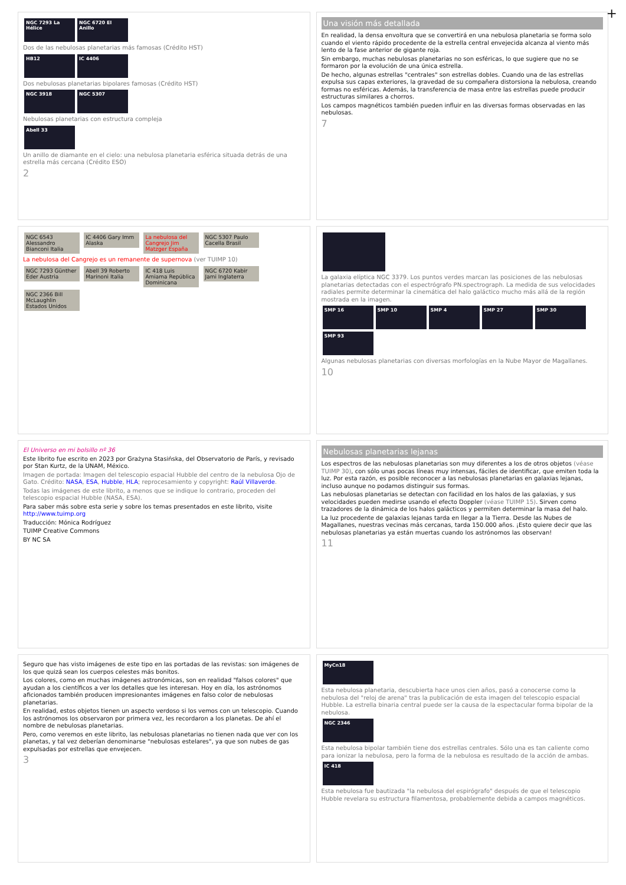+
NGC 7293 La Hélice NGC 6720 El Anillo
Dos de las nebulosas planetarias más famosas (Crédito HST)
HB12 IC 4406
Dos nebulosas planetarias bipolares famosas (Crédito HST)
NGC 3918 NGC 5307
Nebulosas planetarias con estructura compleja
Abell 33
Un anillo de diamante en el cielo: una nebulosa planetaria esférica situada detrás de una estrella más cercana (Crédito ESO)
2
Una visión más detallada
En realidad, la densa envoltura que se convertirá en una nebulosa planetaria se forma solo cuando el viento rápido procedente de la estrella central envejecida alcanza al viento más lento de la fase anterior de gigante roja.
Sin embargo, muchas nebulosas planetarias no son esféricas, lo que sugiere que no se formaron por la evolución de una única estrella.
De hecho, algunas estrellas "centrales" son estrellas dobles. Cuando una de las estrellas expulsa sus capas exteriores, la gravedad de su compañera distorsiona la nebulosa, creando formas no esféricas. Además, la transferencia de masa entre las estrellas puede producir estructuras similares a chorros.
Los campos magnéticos también pueden influir en las diversas formas observadas en las nebulosas.
7
NGC 6543 Alessandro Bianconi Italia IC 4406 Gary Imm Alaska La nebulosa del Cangrejo Jim Matzger España NGC 5307 Paulo Cacella Brasil
La nebulosa del Cangrejo es un remanente de supernova (ver TUIMP 10)
NGC 7293 Günther Eder Austria Abell 39 Roberto Marinoni Italia IC 418 Luis Amiama República Dominicana NGC 6720 Kabir Jami Inglaterra NGC 2366 Bill McLaughlin Estados Unidos
La galaxia elíptica NGC 3379. Los puntos verdes marcan las posiciones de las nebulosas planetarias detectadas con el espectrógrafo PN.spectrograph. La medida de sus velocidades radiales permite determinar la cinemática del halo galáctico mucho más allá de la región mostrada en la imagen.
SMP 16 SMP 10 SMP 4 SMP 27 SMP 30 SMP 93
Algunas nebulosas planetarias con diversas morfologías en la Nube Mayor de Magallanes.
10
El Universo en mi bolsillo nº 36
Este librito fue escrito en 2023 por Grażyna Stasińska, del Observatorio de París, y revisado por Stan Kurtz, de la UNAM, México.
Imagen de portada: Imagen del telescopio espacial Hubble del centro de la nebulosa Ojo de Gato. Crédito: NASA, ESA, Hubble, HLA; reprocesamiento y copyright: Raúl Villaverde.
Todas las imágenes de este librito, a menos que se indique lo contrario, proceden del telescopio espacial Hubble (NASA, ESA).
Para saber más sobre esta serie y sobre los temas presentados en este librito, visite http://www.tuimp.org
Traducción: Mónica Rodríguez
TUIMP Creative Commons
BY NC SA
Nebulosas planetarias lejanas
Los espectros de las nebulosas planetarias son muy diferentes a los de otros objetos (véase TUIMP 30), con sólo unas pocas líneas muy intensas, fáciles de identificar, que emiten toda la luz. Por esta razón, es posible reconocer a las nebulosas planetarias en galaxias lejanas, incluso aunque no podamos distinguir sus formas.
Las nebulosas planetarias se detectan con facilidad en los halos de las galaxias, y sus velocidades pueden medirse usando el efecto Doppler (véase TUIMP 15). Sirven como trazadores de la dinámica de los halos galácticos y permiten determinar la masa del halo.
La luz procedente de galaxias lejanas tarda en llegar a la Tierra. Desde las Nubes de Magallanes, nuestras vecinas más cercanas, tarda 150.000 años. ¡Esto quiere decir que las nebulosas planetarias ya están muertas cuando los astrónomos las observan!
11
Seguro que has visto imágenes de este tipo en las portadas de las revistas: son imágenes de los que quizá sean los cuerpos celestes más bonitos.
Los colores, como en muchas imágenes astronómicas, son en realidad "falsos colores" que ayudan a los científicos a ver los detalles que les interesan. Hoy en día, los astrónomos aficionados también producen impresionantes imágenes en falso color de nebulosas planetarias.
En realidad, estos objetos tienen un aspecto verdoso si los vemos con un telescopio. Cuando los astrónomos los observaron por primera vez, les recordaron a los planetas. De ahí el nombre de nebulosas planetarias.
Pero, como veremos en este librito, las nebulosas planetarias no tienen nada que ver con los planetas, y tal vez deberían denominarse "nebulosas estelares", ya que son nubes de gas expulsadas por estrellas que envejecen.
3
MyCn18
Esta nebulosa planetaria, descubierta hace unos cien años, pasó a conocerse como la nebulosa del "reloj de arena" tras la publicación de esta imagen del telescopio espacial Hubble. La estrella binaria central puede ser la causa de la espectacular forma bipolar de la nebulosa.
NGC 2346
Esta nebulosa bipolar también tiene dos estrellas centrales. Sólo una es tan caliente como para ionizar la nebulosa, pero la forma de la nebulosa es resultado de la acción de ambas.
IC 418
Esta nebulosa fue bautizada "la nebulosa del espirógrafo" después de que el telescopio Hubble revelara su estructura filamentosa, probablemente debida a campos magnéticos.